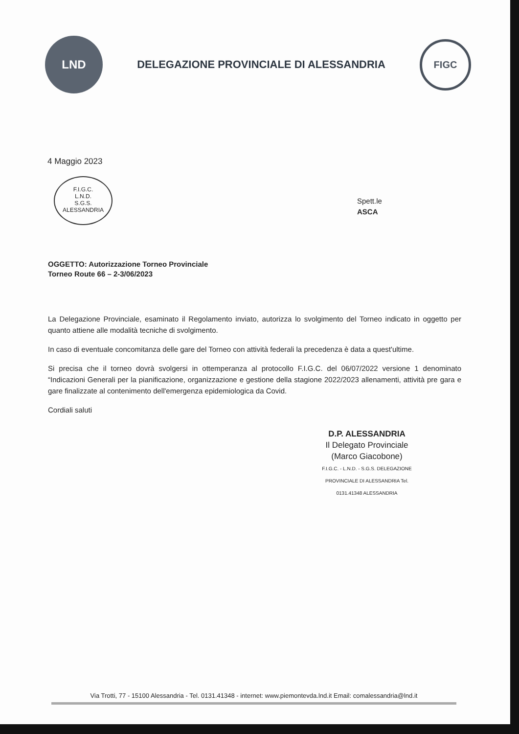LND
DELEGAZIONE PROVINCIALE DI ALESSANDRIA
FIGC
4 Maggio 2023
F.I.G.C.
L.N.D.
S.G.S.
ALESSANDRIA
Spett.le
ASCA
OGGETTO: Autorizzazione Torneo Provinciale
Torneo Route 66 – 2-3/06/2023
La Delegazione Provinciale, esaminato il Regolamento inviato, autorizza lo svolgimento del Torneo indicato in oggetto per quanto attiene alle modalità tecniche di svolgimento.
In caso di eventuale concomitanza delle gare del Torneo con attività federali la precedenza è data a quest'ultime.
Si precisa che il torneo dovrà svolgersi in ottemperanza al protocollo F.I.G.C. del 06/07/2022 versione 1 denominato “Indicazioni Generali per la pianificazione, organizzazione e gestione della stagione 2022/2023 allenamenti, attività pre gara e gare finalizzate al contenimento dell'emergenza epidemiologica da Covid.
Cordiali saluti
D.P. ALESSANDRIA
Il Delegato Provinciale
(Marco Giacobone)
F.I.G.C. - L.N.D. - S.G.S. DELEGAZIONE PROVINCIALE DI ALESSANDRIA Tel. 0131.41348 ALESSANDRIA
Via Trotti, 77 - 15100 Alessandria - Tel. 0131.41348 - internet: www.piemontevda.lnd.it Email: comalessandria@lnd.it